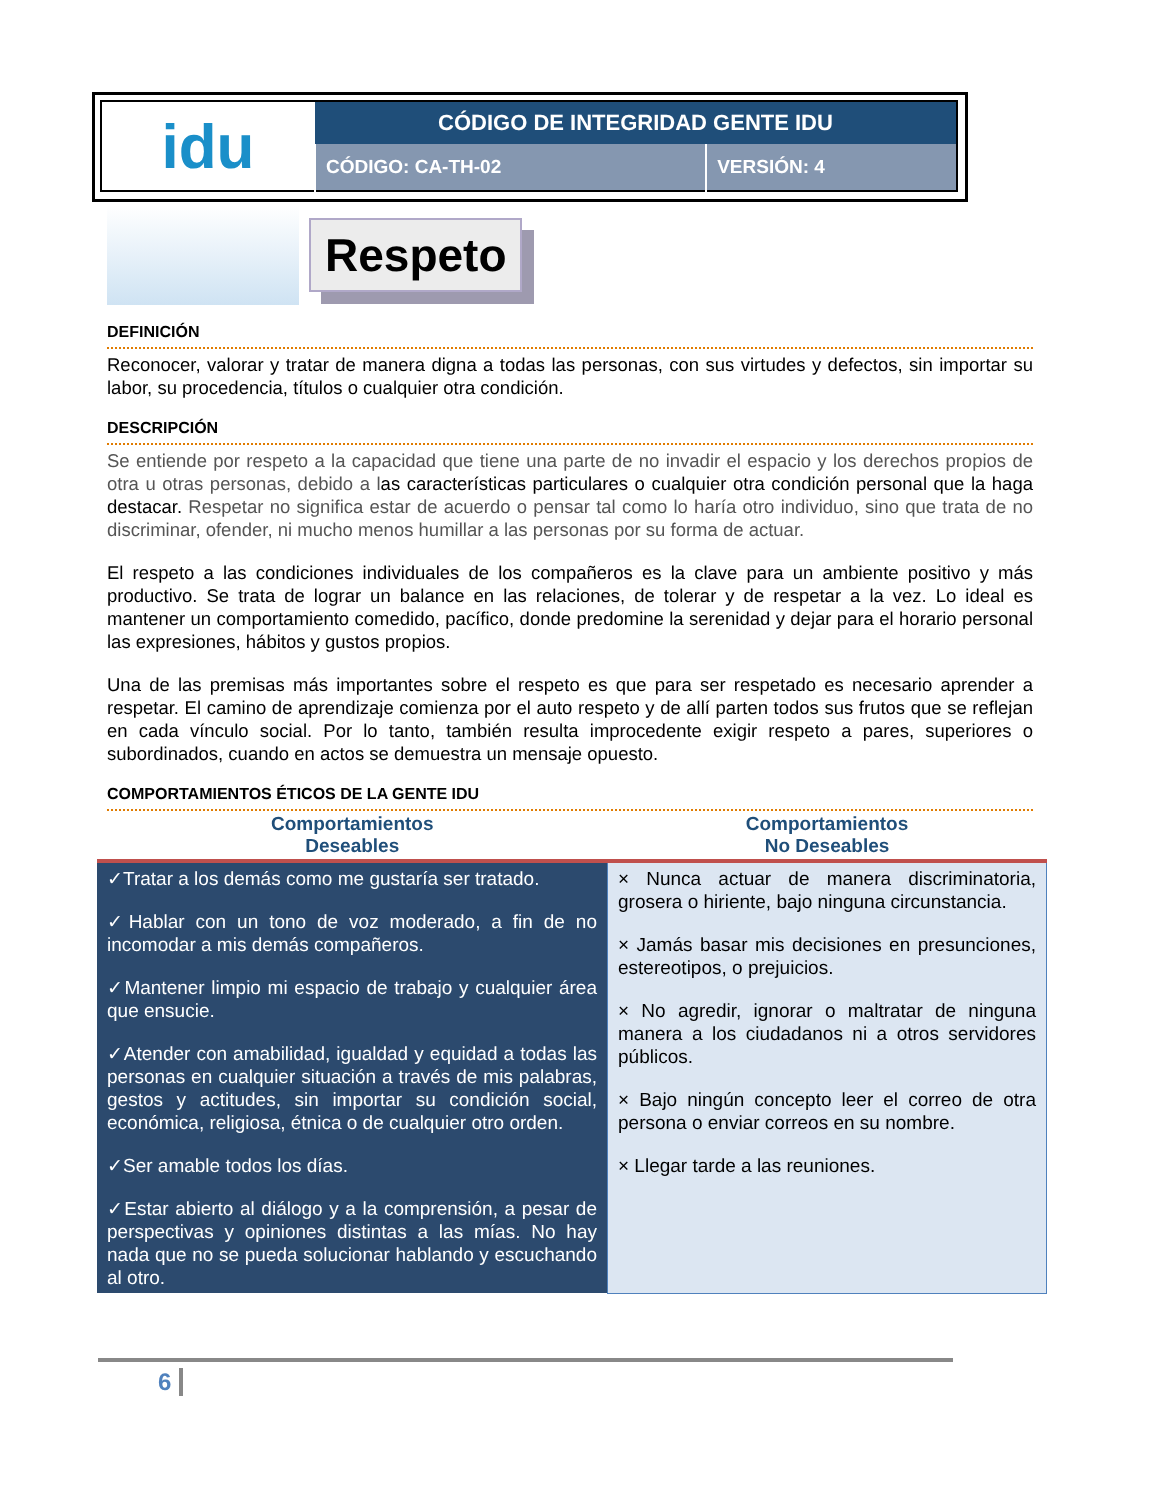| idu | CÓDIGO DE INTEGRIDAD GENTE IDU | |
| | CÓDIGO: CA-TH-02 | VERSIÓN: 4 |
Respeto
DEFINICIÓN
Reconocer, valorar y tratar de manera digna a todas las personas, con sus virtudes y defectos, sin importar su labor, su procedencia, títulos o cualquier otra condición.
DESCRIPCIÓN
Se entiende por respeto a la capacidad que tiene una parte de no invadir el espacio y los derechos propios de otra u otras personas, debido a las características particulares o cualquier otra condición personal que la haga destacar. Respetar no significa estar de acuerdo o pensar tal como lo haría otro individuo, sino que trata de no discriminar, ofender, ni mucho menos humillar a las personas por su forma de actuar.
El respeto a las condiciones individuales de los compañeros es la clave para un ambiente positivo y más productivo. Se trata de lograr un balance en las relaciones, de tolerar y de respetar a la vez. Lo ideal es mantener un comportamiento comedido, pacífico, donde predomine la serenidad y dejar para el horario personal las expresiones, hábitos y gustos propios.
Una de las premisas más importantes sobre el respeto es que para ser respetado es necesario aprender a respetar. El camino de aprendizaje comienza por el auto respeto y de allí parten todos sus frutos que se reflejan en cada vínculo social. Por lo tanto, también resulta improcedente exigir respeto a pares, superiores o subordinados, cuando en actos se demuestra un mensaje opuesto.
COMPORTAMIENTOS ÉTICOS DE LA GENTE IDU
| Comportamientos Deseables | Comportamientos No Deseables |
| --- | --- |
| ✓Tratar a los demás como me gustaría ser tratado. ✓Hablar con un tono de voz moderado, a fin de no incomodar a mis demás compañeros. ✓Mantener limpio mi espacio de trabajo y cualquier área que ensucie. ✓Atender con amabilidad, igualdad y equidad a todas las personas en cualquier situación a través de mis palabras, gestos y actitudes, sin importar su condición social, económica, religiosa, étnica o de cualquier otro orden. ✓Ser amable todos los días. ✓Estar abierto al diálogo y a la comprensión, a pesar de perspectivas y opiniones distintas a las mías. No hay nada que no se pueda solucionar hablando y escuchando al otro. | × Nunca actuar de manera discriminatoria, grosera o hiriente, bajo ninguna circunstancia. × Jamás basar mis decisiones en presunciones, estereotipos, o prejuicios. × No agredir, ignorar o maltratar de ninguna manera a los ciudadanos ni a otros servidores públicos. × Bajo ningún concepto leer el correo de otra persona o enviar correos en su nombre. × Llegar tarde a las reuniones. |
6